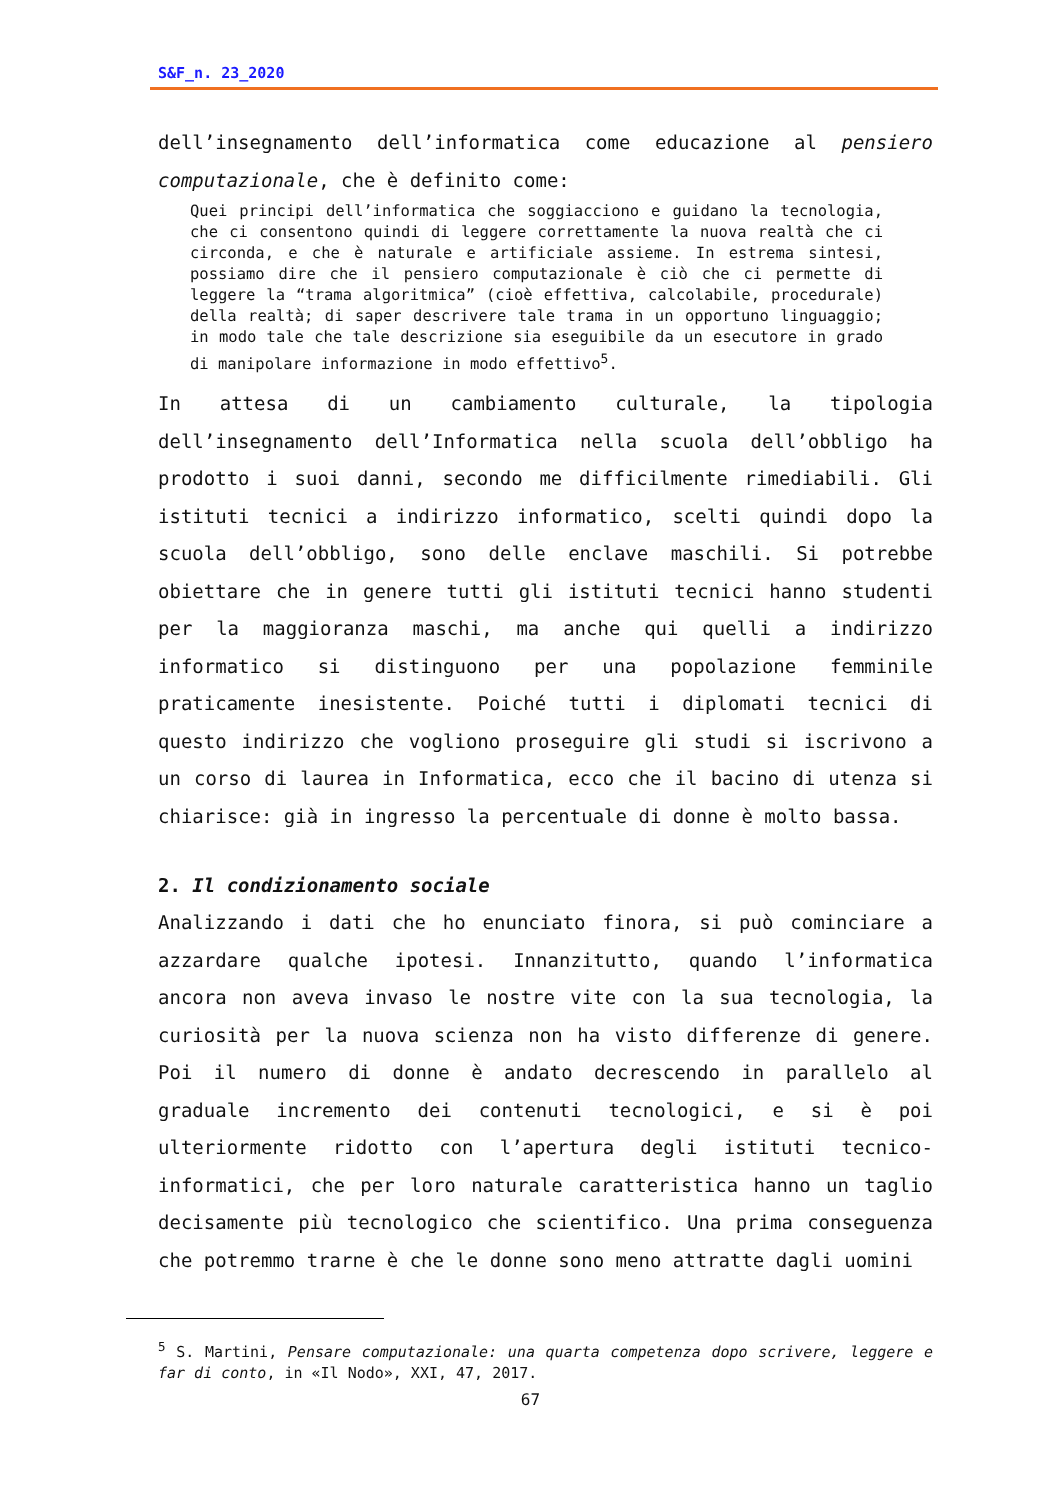S&F_n. 23_2020
dell’insegnamento dell’informatica come educazione al pensiero computazionale, che è definito come:
Quei principi dell’informatica che soggiacciono e guidano la tecnologia, che ci consentono quindi di leggere correttamente la nuova realtà che ci circonda, e che è naturale e artificiale assieme. In estrema sintesi, possiamo dire che il pensiero computazionale è ciò che ci permette di leggere la “trama algoritmica” (cioè effettiva, calcolabile, procedurale) della realtà; di saper descrivere tale trama in un opportuno linguaggio; in modo tale che tale descrizione sia eseguibile da un esecutore in grado di manipolare informazione in modo effettivo<sup>5</sup>.
In attesa di un cambiamento culturale, la tipologia dell’insegnamento dell’Informatica nella scuola dell’obbligo ha prodotto i suoi danni, secondo me difficilmente rimediabili. Gli istituti tecnici a indirizzo informatico, scelti quindi dopo la scuola dell’obbligo, sono delle enclave maschili. Si potrebbe obiettare che in genere tutti gli istituti tecnici hanno studenti per la maggioranza maschi, ma anche qui quelli a indirizzo informatico si distinguono per una popolazione femminile praticamente inesistente. Poiché tutti i diplomati tecnici di questo indirizzo che vogliono proseguire gli studi si iscrivono a un corso di laurea in Informatica, ecco che il bacino di utenza si chiarisce: già in ingresso la percentuale di donne è molto bassa.
2. Il condizionamento sociale
Analizzando i dati che ho enunciato finora, si può cominciare a azzardare qualche ipotesi. Innanzitutto, quando l’informatica ancora non aveva invaso le nostre vite con la sua tecnologia, la curiosità per la nuova scienza non ha visto differenze di genere. Poi il numero di donne è andato decrescendo in parallelo al graduale incremento dei contenuti tecnologici, e si è poi ulteriormente ridotto con l’apertura degli istituti tecnico-informatici, che per loro naturale caratteristica hanno un taglio decisamente più tecnologico che scientifico. Una prima conseguenza che potremmo trarne è che le donne sono meno attratte dagli uomini
<sup>5</sup> S. Martini, Pensare computazionale: una quarta competenza dopo scrivere, leggere e far di conto, in «Il Nodo», XXI, 47, 2017.
67